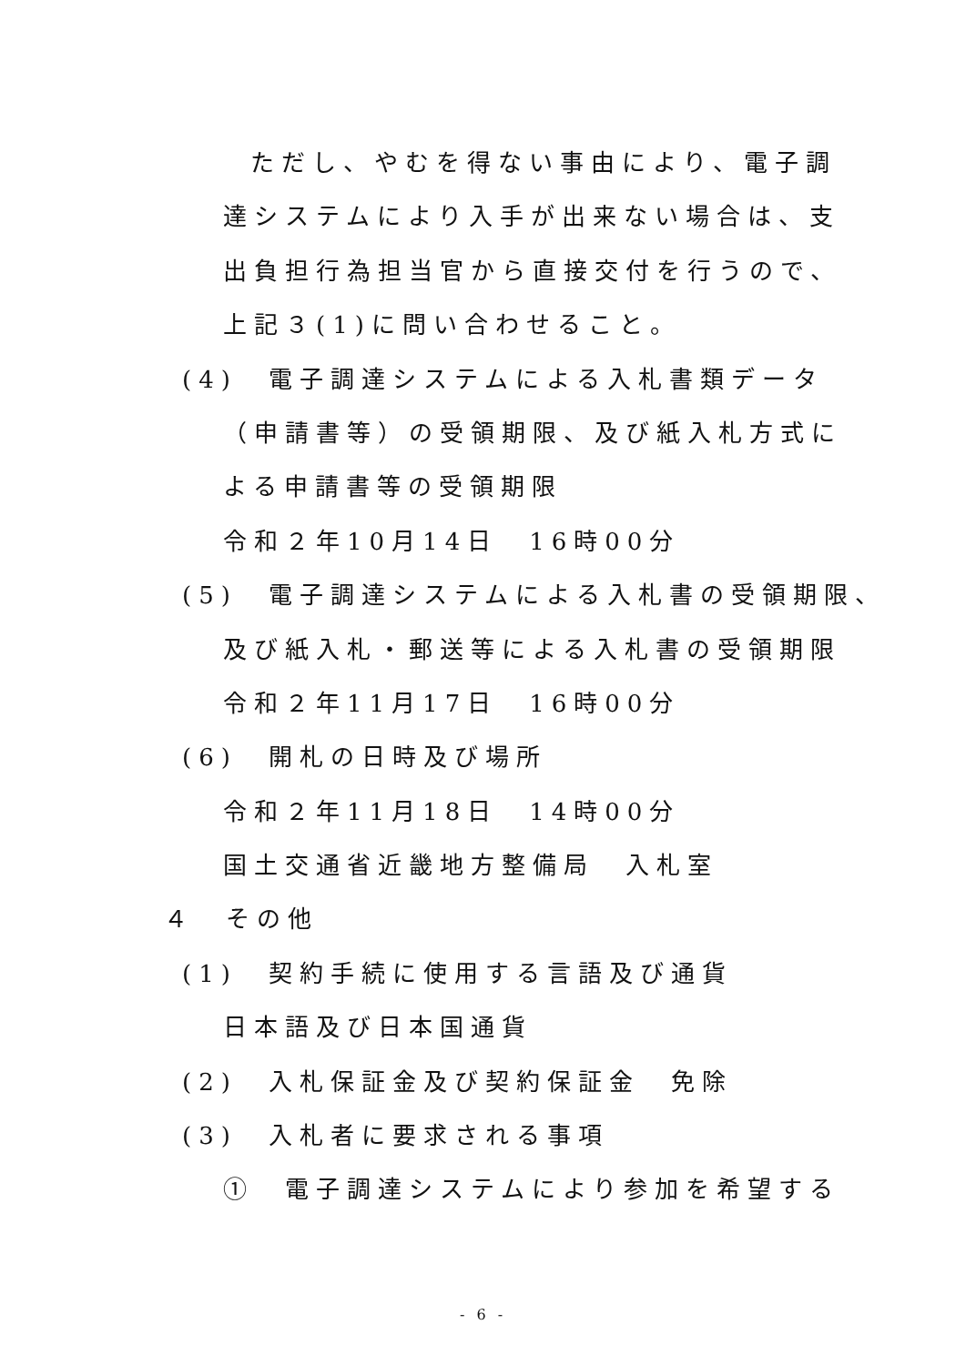ただし、やむを得ない事由により、電子調
達システムにより入手が出来ない場合は、支
出負担行為担当官から直接交付を行うので、
上記３(1)に問い合わせること。
(4)　電子調達システムによる入札書類データ
（申請書等）の受領期限、及び紙入札方式に
よる申請書等の受領期限
令和２年10月14日　16時00分
(5)　電子調達システムによる入札書の受領期限、
及び紙入札・郵送等による入札書の受領期限
令和２年11月17日　16時00分
(6)　開札の日時及び場所
令和２年11月18日　14時00分
国土交通省近畿地方整備局　入札室
４　その他
(1)　契約手続に使用する言語及び通貨
日本語及び日本国通貨
(2)　入札保証金及び契約保証金　免除
(3)　入札者に要求される事項
①　電子調達システムにより参加を希望する
- 6 -